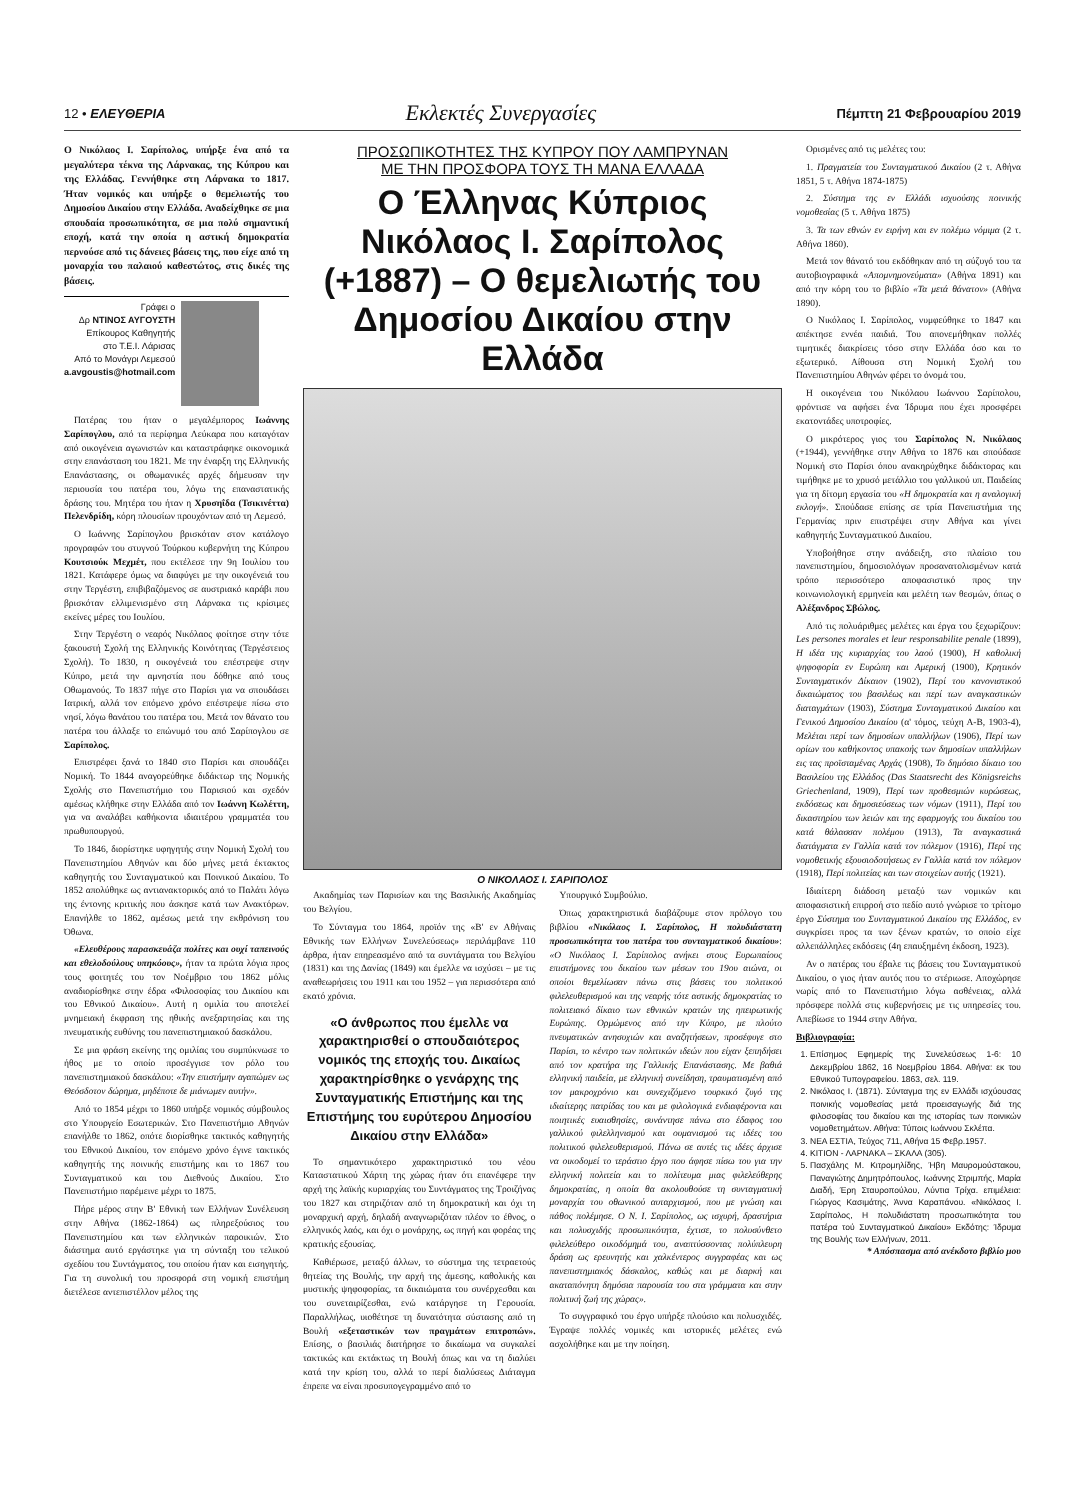12 • ΕΛΕΥΘΕΡΙΑ Εκλεκτές Συνεργασίες Πέμπτη 21 Φεβρουαρίου 2019
Ο Νικόλαος Ι. Σαρίπολος, υπήρξε ένα από τα μεγαλύτερα τέκνα της Λάρνακας, της Κύπρου και της Ελλάδας. Γεννήθηκε στη Λάρνακα το 1817. Ήταν νομικός και υπήρξε ο θεμελιωτής του Δημοσίου Δικαίου στην Ελλάδα. Αναδείχθηκε σε μια σπουδαία προσωπικότητα, σε μια πολύ σημαντική εποχή, κατά την οποία η αστική δημοκρατία περνούσε από τις δάνειες βάσεις της, που είχε από τη μοναρχία του παλαιού καθεστώτος, στις δικές της βάσεις.
Γράφει ο
Δρ ΝΤΙΝΟΣ ΑΥΓΟΥΣΤΗ
Επίκουρος Καθηγητής
στο Τ.Ε.Ι. Λάρισας
Από το Μονάγρι Λεμεσού
a.avgoustis@hotmail.com
Πατέρας του ήταν ο μεγαλέμπορος Ιωάννης Σαρίπογλου, από τα περίφημα Λεύκαρα που καταγόταν από οικογένεια αγωνιστών και καταστράφηκε οικονομικά στην επανάσταση του 1821. Με την έναρξη της Ελληνικής Επανάστασης, οι οθωμανικές αρχές δήμευσαν την περιουσία του πατέρα του, λόγω της επαναστατικής δράσης του. Μητέρα του ήταν η Χρυσηΐδα (Τσικινέττα) Πελενδρίδη, κόρη πλουσίων προυχόντων από τη Λεμεσό.
Ο Ιωάννης Σαρίπογλου βρισκόταν στον κατάλογο προγραφών του στυγνού Τούρκου κυβερνήτη της Κύπρου Κουτσιούκ Μεχμέτ, που εκτέλεσε την 9η Ιουλίου του 1821. Κατάφερε όμως να διαφύγει με την οικογένειά του στην Τεργέστη, επιβιβαζόμενος σε αυστριακό καράβι που βρισκόταν ελλιμενισμένο στη Λάρνακα τις κρίσιμες εκείνες μέρες του Ιουλίου.
Στην Τεργέστη ο νεαρός Νικόλαος φοίτησε στην τότε ξακουστή Σχολή της Ελληνικής Κοινότητας (Τεργέστειος Σχολή). Το 1830, η οικογένειά του επέστρεψε στην Κύπρο, μετά την αμνηστία που δόθηκε από τους Οθωμανούς. Το 1837 πήγε στο Παρίσι για να σπουδάσει Ιατρική, αλλά τον επόμενο χρόνο επέστρεψε πίσω στο νησί, λόγω θανάτου του πατέρα του. Μετά τον θάνατο του πατέρα του άλλαξε το επώνυμό του από Σαρίπογλου σε Σαρίπολος.
Επιστρέφει ξανά το 1840 στο Παρίσι και σπουδάζει Νομική. Το 1844 αναγορεύθηκε διδάκτωρ της Νομικής Σχολής στο Πανεπιστήμιο του Παρισιού και σχεδόν αμέσως κλήθηκε στην Ελλάδα από τον Ιωάννη Κωλέττη, για να αναλάβει καθήκοντα ιδιαιτέρου γραμματέα του πρωθυπουργού.
Το 1846, διορίστηκε υφηγητής στην Νομική Σχολή του Πανεπιστημίου Αθηνών και δύο μήνες μετά έκτακτος καθηγητής του Συνταγματικού και Ποινικού Δικαίου. Το 1852 απολύθηκε ως αντιανακτορικός από το Παλάτι λόγω της έντονης κριτικής που άσκησε κατά των Ανακτόρων. Επανήλθε το 1862, αμέσως μετά την εκθρόνιση του Όθωνα.
«Ελευθέρους παρασκευάζα πολίτες και ουχί ταπεινούς και εθελοδούλους υπηκόους», ήταν τα πρώτα λόγια προς τους φοιτητές του τον Νοέμβριο του 1862 μόλις αναδιορίσθηκε στην έδρα «Φιλοσοφίας του Δικαίου και του Εθνικού Δικαίου». Αυτή η ομιλία του αποτελεί μνημειακή έκφραση της ηθικής ανεξαρτησίας και της πνευματικής ευθύνης του πανεπιστημιακού δασκάλου.
Σε μια φράση εκείνης της ομιλίας του συμπύκνωσε το ήθος με το οποίο προσέγγισε τον ρόλο του πανεπιστημιακού δασκάλου: «Την επιστήμην αγαπώμεν ως Θεόσδοτον δώρημα, μηδέποτε δε μιάνωμεν αυτήν».
Από το 1854 μέχρι το 1860 υπήρξε νομικός σύμβουλος στο Υπουργείο Εσωτερικών. Στο Πανεπιστήμιο Αθηνών επανήλθε το 1862, οπότε διορίσθηκε τακτικός καθηγητής του Εθνικού Δικαίου, τον επόμενο χρόνο έγινε τακτικός καθηγητής της ποινικής επιστήμης και το 1867 του Συνταγματικού και του Διεθνούς Δικαίου. Στο Πανεπιστήμιο παρέμεινε μέχρι το 1875.
Πήρε μέρος στην Β' Εθνική των Ελλήνων Συνέλευση στην Αθήνα (1862-1864) ως πληρεξούσιος του Πανεπιστημίου και των ελληνικών παροικιών. Στο διάστημα αυτό εργάστηκε για τη σύνταξη του τελικού σχεδίου του Συντάγματος, του οποίου ήταν και εισηγητής. Για τη συνολική του προσφορά στη νομική επιστήμη διετέλεσε αντεπιστέλλον μέλος της
ΠΡΟΣΩΠΙΚΟΤΗΤΕΣ ΤΗΣ ΚΥΠΡΟΥ ΠΟΥ ΛΑΜΠΡΥΝΑΝ
ΜΕ ΤΗΝ ΠΡΟΣΦΟΡΑ ΤΟΥΣ ΤΗ ΜΑΝΑ ΕΛΛΑΔΑ
Ο Έλληνας Κύπριος Νικόλαος Ι. Σαρίπολος (+1887) – Ο θεμελιωτής του Δημοσίου Δικαίου στην Ελλάδα
Ο ΝΙΚΟΛΑΟΣ Ι. ΣΑΡΙΠΟΛΟΣ
Ακαδημίας των Παρισίων και της Βασιλικής Ακαδημίας του Βελγίου.
Το Σύνταγμα του 1864, προϊόν της «Β' εν Αθήναις Εθνικής των Ελλήνων Συνελεύσεως» περιλάμβανε 110 άρθρα, ήταν επηρεασμένο από τα συντάγματα του Βελγίου (1831) και της Δανίας (1849) και έμελλε να ισχύσει – με τις αναθεωρήσεις του 1911 και του 1952 – για περισσότερα από εκατό χρόνια.
«Ο άνθρωπος που έμελλε να χαρακτηρισθεί ο σπουδαιότερος νομικός της εποχής του. Δικαίως χαρακτηρίσθηκε ο γενάρχης της Συνταγματικής Επιστήμης και της Επιστήμης του ευρύτερου Δημοσίου Δικαίου στην Ελλάδα»
Το σημαντικότερο χαρακτηριστικό του νέου Καταστατικού Χάρτη της χώρας ήταν ότι επανέφερε την αρχή της λαϊκής κυριαρχίας του Συντάγματος της Τροιζήνας του 1827 και στηριζόταν από τη δημοκρατική και όχι τη μοναρχική αρχή, δηλαδή αναγνωριζόταν πλέον το έθνος, ο ελληνικός λαός, και όχι ο μονάρχης, ως πηγή και φορέας της κρατικής εξουσίας.
Καθιέρωσε, μεταξύ άλλων, το σύστημα της τετραετούς θητείας της Βουλής, την αρχή της άμεσης, καθολικής και μυστικής ψηφοφορίας, τα δικαιώματα του συνέρχεσθαι και του συνεταιρίζεσθαι, ενώ κατάργησε τη Γερουσία. Παραλλήλως, υιοθέτησε τη δυνατότητα σύστασης από τη Βουλή «εξεταστικών των πραγμάτων επιτροπών». Επίσης, ο βασιλιάς διατήρησε το δικαίωμα να συγκαλεί τακτικώς και εκτάκτως τη Βουλή όπως και να τη διαλύει κατά την κρίση του, αλλά το περί διαλύσεως Διάταγμα έπρεπε να είναι προσυπογεγραμμένο από το
Υπουργικό Συμβούλιο.
Όπως χαρακτηριστικά διαβάζουμε στον πρόλογο του βιβλίου «Νικόλαος Ι. Σαρίπολος, Η πολυδιάστατη προσωπικότητα του πατέρα του συνταγματικού δικαίου»: «Ο Νικόλαος Ι. Σαρίπολος ανήκει στους Ευρωπαίους επιστήμονες του δικαίου των μέσων του 19ου αιώνα, οι οποίοι θεμελίωσαν πάνω στις βάσεις του πολιτικού φιλελευθερισμού και της νεαρής τότε αστικής δημοκρατίας το πολιτειακό δίκαιο των εθνικών κρατών της ηπειρωτικής Ευρώπης. Ορμώμενος από την Κύπρο, με πλούτο πνευματικών ανησυχιών και αναζητήσεων, προσέφυγε στο Παρίσι, το κέντρο των πολιτικών ιδεών που είχαν ξεπηδήσει από τον κρατήρα της Γαλλικής Επανάστασης. Με βαθιά ελληνική παιδεία, με ελληνική συνείδηση, τραυματισμένη από τον μακροχρόνιο και συνεχιζόμενο τουρκικό ζυγό της ιδιαίτερης πατρίδας του και με φιλολογικά ενδιαφέροντα και ποιητικές ευαισθησίες, συνάντησε πάνω στο έδαφος του γαλλικού φιλελληνισμού και ουμανισμού τις ιδέες του πολιτικού φιλελευθερισμού. Πάνω σε αυτές τις ιδέες άρχισε να οικοδομεί το τεράστιο έργο που άφησε πίσω του για την ελληνική πολιτεία και το πολίτευμα μιας φιλελεύθερης δημοκρατίας, η οποία θα ακολουθούσε τη συνταγματική μοναρχία του οθωνικού αυταρχισμού, που με γνώση και πάθος πολέμησε. Ο Ν. Ι. Σαρίπολος, ως ισχυρή, δραστήρια και πολυσχιδής προσωπικότητα, έχτισε, το πολυσύνθετο φιλελεύθερο οικοδόμημά του, αναπτύσσοντας πολύπλευρη δράση ως ερευνητής και χαλκέντερος συγγραφέας και ως πανεπιστημιακός δάσκαλος, καθώς και με διαρκή και ακαταπόνητη δημόσια παρουσία του στα γράμματα και στην πολιτική ζωή της χώρας».
Το συγγραφικό του έργο υπήρξε πλούσιο και πολυσχιδές. Έγραψε πολλές νομικές και ιστορικές μελέτες ενώ ασχολήθηκε και με την ποίηση.
Ορισμένες από τις μελέτες του:
1. Πραγματεία του Συνταγματικού Δικαίου (2 τ. Αθήνα 1851, 5 τ. Αθήνα 1874-1875)
2. Σύστημα της εν Ελλάδι ισχυούσης ποινικής νομοθεσίας (5 τ. Αθήνα 1875)
3. Τα των εθνών εν ειρήνη και εν πολέμω νόμιμα (2 τ. Αθήνα 1860).
Μετά τον θάνατό του εκδόθηκαν από τη σύζυγό του τα αυτοβιογραφικά «Απομνημονεύματα» (Αθήνα 1891) και από την κόρη του το βιβλίο «Τα μετά θάνατον» (Αθήνα 1890).
Ο Νικόλαος Ι. Σαρίπολος, νυμφεύθηκε το 1847 και απέκτησε εννέα παιδιά. Του απονεμήθηκαν πολλές τιμητικές διακρίσεις τόσο στην Ελλάδα όσο και το εξωτερικό. Αίθουσα στη Νομική Σχολή του Πανεπιστημίου Αθηνών φέρει το όνομά του.
Η οικογένεια του Νικόλαου Ιωάννου Σαρίπολου, φρόντισε να αφήσει ένα Ίδρυμα που έχει προσφέρει εκατοντάδες υποτροφίες.
Ο μικρότερος γιος του Σαρίπολος Ν. Νικόλαος (+1944), γεννήθηκε στην Αθήνα το 1876 και σπούδασε Νομική στο Παρίσι όπου ανακηρύχθηκε διδάκτορας και τιμήθηκε με το χρυσό μετάλλιο του γαλλικού υπ. Παιδείας για τη δίτομη εργασία του «Η δημοκρατία και η αναλογική εκλογή». Σπούδασε επίσης σε τρία Πανεπιστήμια της Γερμανίας πριν επιστρέψει στην Αθήνα και γίνει καθηγητής Συνταγματικού Δικαίου.
Υποβοήθησε στην ανάδειξη, στο πλαίσιο του πανεπιστημίου, δημοσιολόγων προσανατολισμένων κατά τρόπο περισσότερο αποφασιστικό προς την κοινωνιολογική ερμηνεία και μελέτη των θεσμών, όπως ο Αλέξανδρος Σβώλος.
Από τις πολυάριθμες μελέτες και έργα του ξεχωρίζουν: Les persones morales et leur responsabilite penale (1899), Η ιδέα της κυριαρχίας του λαού (1900), Η καθολική ψηφοφορία εν Ευρώπη και Αμερική (1900), Κρητικόν Συνταγματικόν Δίκαιον (1902), Περί του κανονιστικού δικαιώματος του βασιλέως και περί των αναγκαστικών διαταγμάτων (1903), Σύστημα Συνταγματικού Δικαίου και Γενικού Δημοσίου Δικαίου (α' τόμος, τεύχη Α-Β, 1903-4), Μελέται περί των δημοσίων υπαλλήλων (1906), Περί των ορίων του καθήκοντος υπακοής των δημοσίων υπαλλήλων εις τας προϊσταμένας Αρχάς (1908), Το δημόσιο δίκαιο του Βασιλείου της Ελλάδος (Das Staatsrecht des Königsreichs Griechenland, 1909), Περί των προθεσμιών κυρώσεως, εκδόσεως και δημοσιεύσεως των νόμων (1911), Περί του δικαστηρίου των λειών και της εφαρμογής του δικαίου του κατά θάλασσαν πολέμου (1913), Τα αναγκαστικά διατάγματα εν Γαλλία κατά τον πόλεμον (1916), Περί της νομοθετικής εξουσιοδοτήσεως εν Γαλλία κατά τον πόλεμον (1918), Περί πολιτείας και των στοιχείων αυτής (1921).
Ιδιαίτερη διάδοση μεταξύ των νομικών και αποφασιστική επιρροή στο πεδίο αυτό γνώρισε το τρίτομο έργο Σύστημα του Συνταγματικού Δικαίου της Ελλάδος, εν συγκρίσει προς τα των ξένων κρατών, το οποίο είχε αλλεπάλληλες εκδόσεις (4η επαυξημένη έκδοση, 1923).
Αν ο πατέρας του έβαλε τις βάσεις του Συνταγματικού Δικαίου, ο γιος ήταν αυτός που το στέριωσε. Αποχώρησε νωρίς από το Πανεπιστήμιο λόγω ασθένειας, αλλά πρόσφερε πολλά στις κυβερνήσεις με τις υπηρεσίες του. Απεβίωσε το 1944 στην Αθήνα.
Βιβλιογραφία:
1. Επίσημος Εφημερίς της Συνελεύσεως 1-6: 10 Δεκεμβρίου 1862, 16 Νοεμβρίου 1864. Αθήνα: εκ του Εθνικού Τυπογραφείου. 1863, σελ. 119.
2. Νικόλαος Ι. (1871). Σύνταγμα της εν Ελλάδι ισχύουσας ποινικής νομοθεσίας μετά προεισαγωγής διά της φιλοσοφίας του δικαίου και της ιστορίας των ποινικών νομοθετημάτων. Αθήνα: Τύποις Ιωάννου Σκλέπα.
3. ΝΕΑ ΕΣΤΙΑ, Τεύχος 711, Αθήνα 15 Φεβρ.1957.
4. ΚΙΤΙΟΝ - ΛΑΡΝΑΚΑ – ΣΚΑΛΑ (305).
5. Πασχάλης Μ. Κιτρομηλίδης, Ήβη Μαυρομούστακου, Παναγιώτης Δημητρόπουλος, Ιωάννης Στριμπής, Μαρία Διαδή, Έρη Σταυροπούλου, Λύντια Τρίχα. επιμέλεια: Γιώργος Κασιμάτης, Άννα Καραπάνου. «Νικόλαος Ι. Σαρίπολος, Η πολυδιάστατη προσωπικότητα του πατέρα τού Συνταγματικού Δικαίου» Εκδότης: Ίδρυμα της Βουλής των Ελλήνων, 2011.
* Απόσπασμα από ανέκδοτο βιβλίο μου